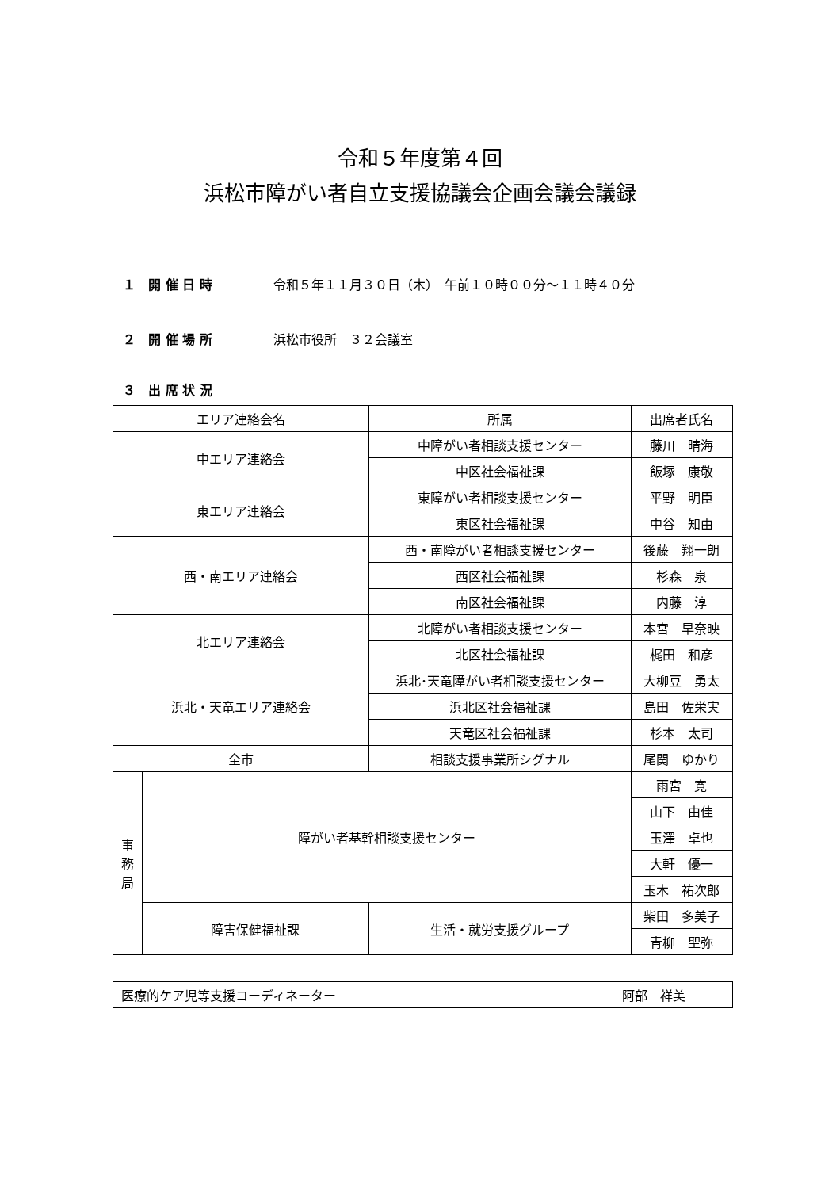令和５年度第４回
浜松市障がい者自立支援協議会企画会議会議録
１　開 催 日 時 令和５年１１月３０日（木）　午前１０時００分～１１時４０分
２　開 催 場 所 浜松市役所　３２会議室
３　出 席 状 況
| エリア連絡会名 | | 所属 | 出席者氏名 |
| 中エリア連絡会 | | 中障がい者相談支援センター | 藤川 晴海 |
| | | 中区社会福祉課 | 飯塚 康敬 |
| 東エリア連絡会 | | 東障がい者相談支援センター | 平野 明臣 |
| | | 東区社会福祉課 | 中谷 知由 |
| 西・南エリア連絡会 | | 西・南障がい者相談支援センター | 後藤 翔一朗 |
| | | 西区社会福祉課 | 杉森 泉 |
| | | 南区社会福祉課 | 内藤 淳 |
| 北エリア連絡会 | | 北障がい者相談支援センター | 本宮 早奈映 |
| | | 北区社会福祉課 | 梶田 和彦 |
| 浜北・天竜エリア連絡会 | | 浜北･天竜障がい者相談支援センター | 大柳豆 勇太 |
| | | 浜北区社会福祉課 | 島田 佐栄実 |
| | | 天竜区社会福祉課 | 杉本 太司 |
| 全市 | | 相談支援事業所シグナル | 尾関 ゆかり |
| 事 務 局 | 障がい者基幹相談支援センター | | 雨宮 寛 |
| | | | 山下 由佳 |
| | | | 玉澤 卓也 |
| | | | 大軒 優一 |
| | | | 玉木 祐次郎 |
| | 障害保健福祉課 | 生活・就労支援グループ | 柴田 多美子 |
| | | | 青柳 聖弥 |
| 医療的ケア児等支援コーディネーター | 阿部 祥美 |